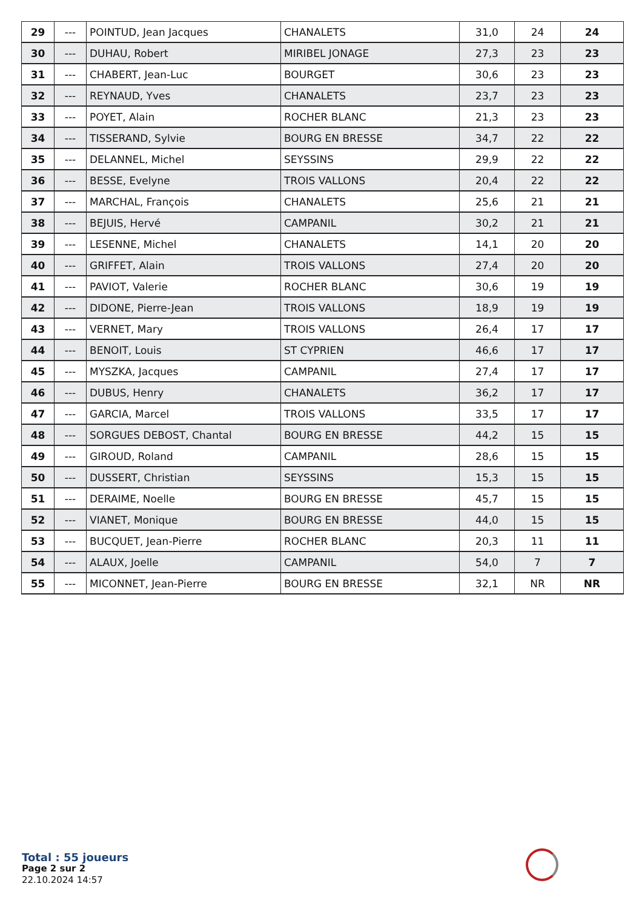| 29 | --- | POINTUD, Jean Jacques | CHANALETS | 31,0 | 24 | 24 |
| 30 | --- | DUHAU, Robert | MIRIBEL JONAGE | 27,3 | 23 | 23 |
| 31 | --- | CHABERT, Jean-Luc | BOURGET | 30,6 | 23 | 23 |
| 32 | --- | REYNAUD, Yves | CHANALETS | 23,7 | 23 | 23 |
| 33 | --- | POYET, Alain | ROCHER BLANC | 21,3 | 23 | 23 |
| 34 | --- | TISSERAND, Sylvie | BOURG EN BRESSE | 34,7 | 22 | 22 |
| 35 | --- | DELANNEL, Michel | SEYSSINS | 29,9 | 22 | 22 |
| 36 | --- | BESSE, Evelyne | TROIS VALLONS | 20,4 | 22 | 22 |
| 37 | --- | MARCHAL, François | CHANALETS | 25,6 | 21 | 21 |
| 38 | --- | BEJUIS, Hervé | CAMPANIL | 30,2 | 21 | 21 |
| 39 | --- | LESENNE, Michel | CHANALETS | 14,1 | 20 | 20 |
| 40 | --- | GRIFFET, Alain | TROIS VALLONS | 27,4 | 20 | 20 |
| 41 | --- | PAVIOT, Valerie | ROCHER BLANC | 30,6 | 19 | 19 |
| 42 | --- | DIDONE, Pierre-Jean | TROIS VALLONS | 18,9 | 19 | 19 |
| 43 | --- | VERNET, Mary | TROIS VALLONS | 26,4 | 17 | 17 |
| 44 | --- | BENOIT, Louis | ST CYPRIEN | 46,6 | 17 | 17 |
| 45 | --- | MYSZKA, Jacques | CAMPANIL | 27,4 | 17 | 17 |
| 46 | --- | DUBUS, Henry | CHANALETS | 36,2 | 17 | 17 |
| 47 | --- | GARCIA, Marcel | TROIS VALLONS | 33,5 | 17 | 17 |
| 48 | --- | SORGUES DEBOST, Chantal | BOURG EN BRESSE | 44,2 | 15 | 15 |
| 49 | --- | GIROUD, Roland | CAMPANIL | 28,6 | 15 | 15 |
| 50 | --- | DUSSERT, Christian | SEYSSINS | 15,3 | 15 | 15 |
| 51 | --- | DERAIME, Noelle | BOURG EN BRESSE | 45,7 | 15 | 15 |
| 52 | --- | VIANET, Monique | BOURG EN BRESSE | 44,0 | 15 | 15 |
| 53 | --- | BUCQUET, Jean-Pierre | ROCHER BLANC | 20,3 | 11 | 11 |
| 54 | --- | ALAUX, Joelle | CAMPANIL | 54,0 | 7 | 7 |
| 55 | --- | MICONNET, Jean-Pierre | BOURG EN BRESSE | 32,1 | NR | NR |
Total : 55 joueurs
Page 2 sur 2
22.10.2024 14:57